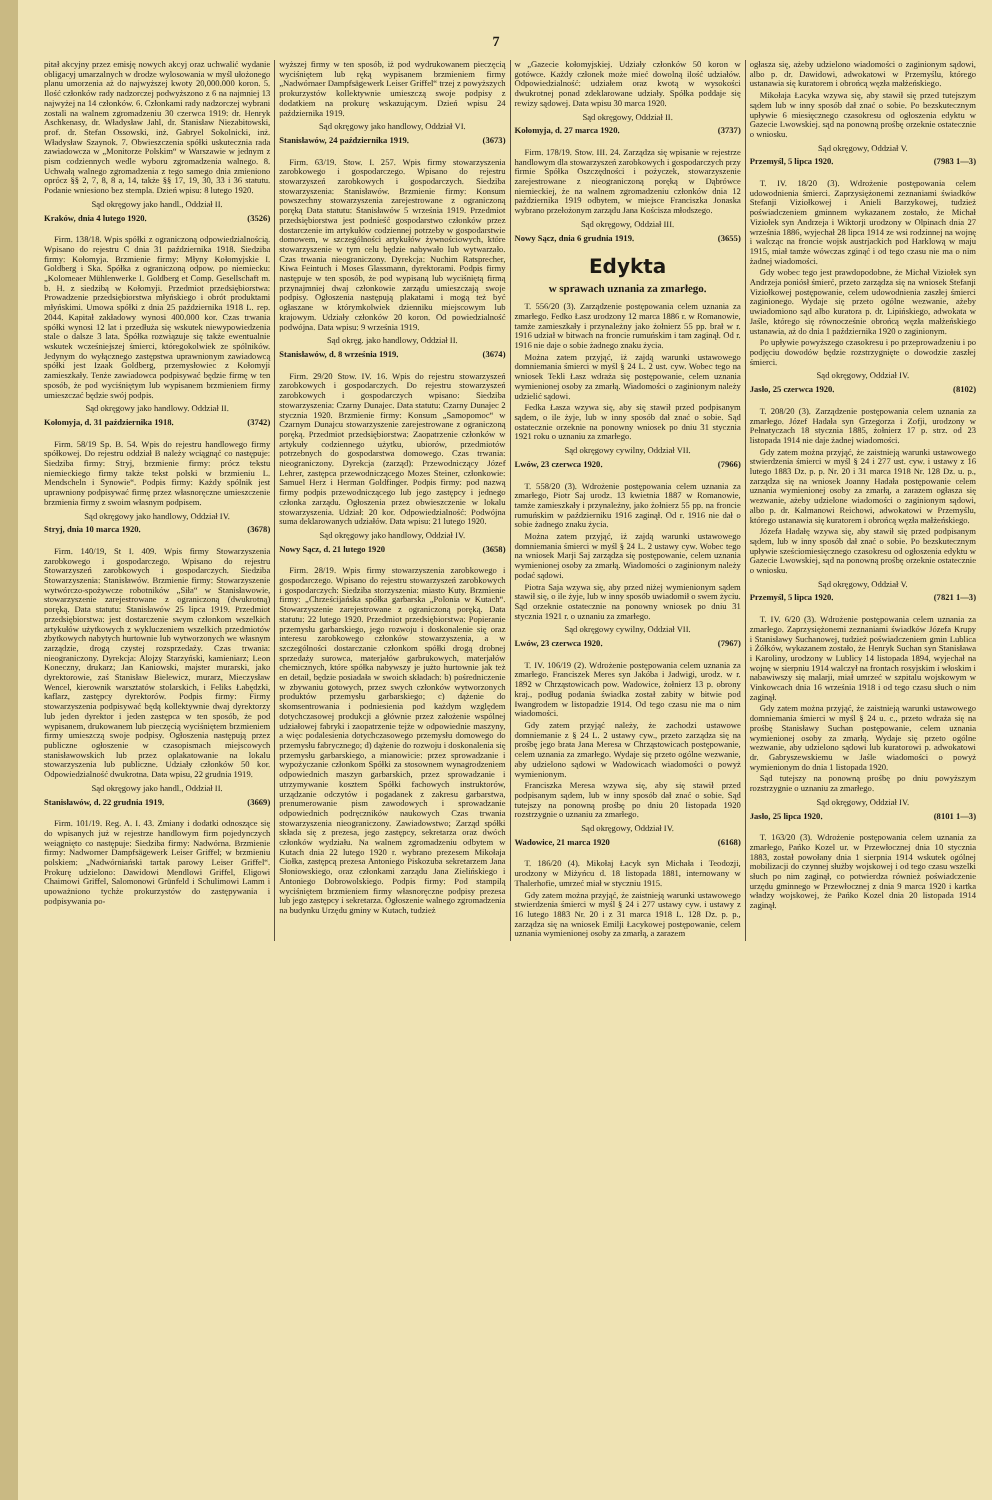7
pitał akcyjny przez emisję nowych akcyj oraz uchwalić wydanie obligacyj umarzalnych w drodze wylosowania w myśl ułożonego planu umorzenia aż do najwyższej kwoty 20,000.000 koron. 5. Ilość członków rady nadzorczej podwyższono z 6 na najmniej 13 najwyżej na 14 członków. 6. Członkami rady nadzorczej wybrani zostali na walnem zgromadzeniu 30 czerwca 1919: dr. Henryk Aschkenasy, dr. Władysław Jahl, dr. Stanisław Niezabitowski, prof. dr. Stefan Ossowski, inż. Gabryel Sokolnicki, inż. Władysław Szaynok. 7. Obwieszczenia spółki uskutecznia rada zawiadowcza w „Monitorze Polskim“ w Warszawie w jednym z pism codziennych wedle wyboru zgromadzenia walnego. 8. Uchwałą walnego zgromadzenia z tego samego dnia zmieniono oprócz §§ 2, 7, 8, 8 a, 14, także §§ 17, 19, 30, 33 i 36 statutu. Podanie wniesiono bez stempla. Dzień wpisu: 8 lutego 1920.
Sąd okręgowy jako handl., Oddział II.
Kraków, dnia 4 lutego 1920. (3526)
Firm. 138/18. Wpis spółki z ograniczoną odpowiedzialnością. Wpisano do rejestru C dnia 31 października 1918. Siedziba firmy: Kołomyja. Brzmienie firmy: Młyny Kołomyjskie I. Goldberg i Ska. Spółka z ograniczoną odpow. po niemiecku: „Kolomeaer Mühlenwerke I. Goldberg et Comp. Gesellschaft m. b. H. z siedzibą w Kołomyji. Przedmiot przedsiębiorstwa: Prowadzenie przedsiębiorstwa młyńskiego i obrót produktami młyńskimi. Umowa spółki z dnia 25 października 1918 L. rep. 2044. Kapitał zakładowy wynosi 400.000 kor. Czas trwania spółki wynosi 12 lat i przedłuża się wskutek niewypowiedzenia stale o dalsze 3 lata. Spółka rozwiązuje się także ewentualnie wskutek wcześniejszej śmierci, któregokolwiek ze spólników. Jedynym do wyłącznego zastępstwa uprawnionym zawiadowcą spółki jest Izaak Goldberg, przemysłowiec z Kołomyji zamieszkały. Tenże zawiadowca podpisywać będzie firmę w ten sposób, że pod wyciśniętym lub wypisanem brzmieniem firmy umieszczać będzie swój podpis.
Sąd okręgowy jako handlowy. Oddział II.
Kołomyja, d. 31 października 1918. (3742)
Firm. 58/19 Sp. B. 54. Wpis do rejestru handlowego firmy spółkowej. Do rejestru oddział B należy wciągnąć co następuje: Siedziba firmy: Stryj, brzmienie firmy: prócz tekstu niemieckiego firmy także tekst polski w brzmieniu L. Mendscheln i Synowie“. Podpis firmy: Każdy spólnik jest uprawniony podpisywać firmę przez własnoręczne umieszczenie brzmienia firmy z swoim własnym podpisem.
Sąd okręgowy jako handlowy, Oddział IV.
Stryj, dnia 10 marca 1920. (3678)
Firm. 140/19, St I. 409. Wpis firmy Stowarzyszenia zarobkowego i gospodarczego. Wpisano do rejestru Stowarzyszeń zarobkowych i gospodarczych. Siedziba Stowarzyszenia: Stanisławów. Brzmienie firmy: Stowarzyszenie wytwórczo-spożywcze robotników „Siła“ w Stanisławowie, stowarzyszenie zarejestrowane z ograniczoną (dwukrotną) poręką. Data statutu: Stanisławów 25 lipca 1919. Przedmiot przedsiębiorstwa: jest dostarczenie swym członkom wszelkich artykułów użytkowych z wykluczeniem wszelkich przedmiotów zbytkowych nabytych hurtownie lub wytworzonych we własnym zarządzie, drogą czystej rozsprzedaży. Czas trwania: nieograniczony. Dyrekcja: Alojzy Starzyński, kamieniarz; Leon Koneczny, drukarz; Jan Kaniowski, majster murarski, jako dyrektorowie, zaś Stanisław Bielewicz, murarz, Mieczysław Wencel, kierownik warsztatów stolarskich, i Feliks Łabędzki, kaflarz, zastępcy dyrektorów. Podpis firmy: Firmy stowarzyszenia podpisywać będą kollektywnie dwaj dyrektorzy lub jeden dyrektor i jeden zastępca w ten sposób, że pod wypisanem, drukowanem lub pieczęcią wyciśniętem brzmieniem firmy umieszczą swoje podpisy. Ogłoszenia następują przez publiczne ogłoszenie w czasopismach miejscowych stanisławowskich lub przez oplakatowanie na lokalu stowarzyszenia lub publiczne. Udziały członków 50 kor. Odpowiedzialność dwukrotna. Data wpisu, 22 grudnia 1919.
Sąd okręgowy jako handl., Oddział II.
Stanisławów, d. 22 grudnia 1919. (3669)
Firm. 101/19. Reg. A. I. 43. Zmiany i dodatki odnoszące się do wpisanych już w rejestrze handlowym firm pojedynczych weiągnięto co następuje: Siedziba firmy: Nadwórna. Brzmienie firmy: Nadworner Dampfsägewerk Leiser Griffel; w brzmieniu polskiem: „Nadwórniański tartak parowy Leiser Griffel“. Prokurę udzielono: Dawidowi Mendlowi Griffel, Eligowi Chaimowi Griffel, Salomonowi Grünfeld i Schulimowi Lamm i upoważniono tychże prokurzystów do zastępywania i podpisywania po-
wyższej firmy w ten sposób, iż pod wydrukowanem pieczęcią wyciśniętem lub ręką wypisanem brzmieniem firmy „Nadwórnaer Dampfsägewerk Leiser Griffel“ trzej z powyższych prokurzystów kollektywnie umieszczą swoje podpisy z dodatkiem na prokurę wskazującym. Dzień wpisu 24 października 1919.
Sąd okręgowy jako handlowy, Oddział VI.
Stanisławów, 24 października 1919. (3673)
Firm. 63/19. Stow. I. 257. Wpis firmy stowarzyszenia zarobkowego i gospodarczego. Wpisano do rejestru stowarzyszeń zarobkowych i gospodarczych. Siedziba stowarzyszenia: Stanisławów. Brzmienie firmy: Konsum powszechny stowarzyszenia zarejestrowane z ograniczoną poręką Data statutu: Stanisławów 5 września 1919. Przedmiot przedsiębiorstwa jest podnieść gospodarstwo członków przez dostarczenie im artykułów codziennej potrzeby w gospodarstwie domowem, w szczególności artykułów żywnościowych, które stowarzyszenie w tym celu będzie nabywało lub wytwarzało. Czas trwania nieograniczony. Dyrekcja: Nuchim Ratsprecher, Kiwa Feintuch i Moses Glassmann, dyrektorami. Podpis firmy następuje w ten sposób, że pod wypisaną lub wyciśniętą firmą przynajmniej dwaj członkowie zarządu umieszczają swoje podpisy. Ogłoszenia następują plakatami i mogą też być ogłaszane w którymkolwiek dzienniku miejscowym lub krajowym. Udziały członków 20 koron. Od powiedzialność podwójna. Data wpisu: 9 września 1919.
Sąd okręg. jako handlowy, Oddział II.
Stanisławów, d. 8 września 1919. (3674)
Firm. 29/20 Stow. IV. 16. Wpis do rejestru stowarzyszeń zarobkowych i gospodarczych. Do rejestru stowarzyszeń zarobkowych i gospodarczych wpisano: Siedziba stowarzyszenia: Czarny Dunajec. Data statutu: Czarny Dunajec 2 stycznia 1920. Brzmienie firmy: Konsum „Samopomoc“ w Czarnym Dunajcu stowarzyszenie zarejestrowane z ograniczoną poręką. Przedmiot przedsiębiorstwa: Zaopatrzenie członków w artykuły codziennego użytku, ubiorów, przedmiotów potrzebnych do gospodarstwa domowego. Czas trwania: nieograniczony. Dyrekcja (zarząd): Przewodniczący Józef Lehrer, zastępca przewodniczącego Mozes Steiner, członkowie: Samuel Herz i Herman Goldfinger. Podpis firmy: pod nazwą firmy podpis przewodniczącego lub jego zastępcy i jednego członka zarządu. Ogłoszenia przez obwieszczenie w lokalu stowarzyszenia. Udział: 20 kor. Odpowiedzialność: Podwójna suma deklarowanych udziałów. Data wpisu: 21 lutego 1920.
Sąd okręgowy jako handlowy, Oddział IV.
Nowy Sącz, d. 21 lutego 1920 (3658)
Firm. 28/19. Wpis firmy stowarzyszenia zarobkowego i gospodarczego. Wpisano do rejestru stowarzyszeń zarobkowych i gospodarczych: Siedziba storzyszenia: miasto Kuty. Brzmienie firmy: „Chrześcijańska spółka garbarska „Polonia w Kutach“. Stowarzyszenie zarejestrowane z ograniczoną poręką. Data statutu: 22 lutego 1920. Przedmiot przedsiębiorstwa: Popieranie przemysłu garbarskiego, jego rozwoju i doskonalenie się oraz interesu zarobkowego członków stowarzyszenia, a w szczególności dostarczanie członkom spółki drogą drobnej sprzedaży surowca, materjałów garbrukowych, materjałów chemicznych, które spółka nabywszy je jużto hurtownie jak też en detail, będzie posiadała w swoich składach: b) pośredniczenie w zbywaniu gotowych, przez swych członków wytworzonych produktów przemysłu garbarskiego; c) dążenie do skomsentrowania i podniesienia pod każdym względem dotychczasowej produkcji a głównie przez założenie wspólnej udziałowej fabryki i zaopatrzenie tejże w odpowiednie maszyny, a więc podalesienia dotychczasowego przemysłu domowego do przemysłu fabrycznego; d) dążenie do rozwoju i doskonalenia się przemysłu garbarskiego, a mianowicie: przez sprowadzanie i wypożyczanie członkom Spółki za stosownem wynagrodzeniem odpowiednich maszyn garbarskich, przez sprowadzanie i utrzymywanie kosztem Spółki fachowych instruktorów, urządzanie odczytów i pogadanek z zakresu garbarstwa, prenumerowanie pism zawodowych i sprowadzanie odpowiednich podręczników naukowych Czas trwania stowarzyszenia nieograniczony. Zawiadowstwo; Zarząd spółki składa się z prezesa, jego zastępcy, sekretarza oraz dwóch członków wydziału. Na walnem zgromadzeniu odbytem w Kutach dnia 22 lutego 1920 r. wybrano prezesem Mikołaja Ciołka, zastępcą prezesa Antoniego Piskozuba sekretarzem Jana Słoniowskiego, oraz członkami zarządu Jana Zielińskiego i Antoniego Dobrowolskiego. Podpis firmy: Pod stampilą wyciśniętem brzmieniem firmy własnoręczne podpisy prezesa lub jego zastępcy i sekretarza. Ogłoszenie walnego zgromadzenia na budynku Urzędu gminy w Kutach, tudzież
w „Gazecie kołomyjskiej. Udziały członków 50 koron w gotówce. Każdy członek może mieć dowolną ilość udziałów. Odpowiedzialność: udziałem oraz kwotą w wysokości dwukrotnej ponad zdeklarowane udziały. Spółka poddaje się rewizy sądowej. Data wpisu 30 marca 1920.
Sąd okręgowy, Oddział II.
Kołomyja, d. 27 marca 1920. (3737)
Firm. 178/19. Stow. III. 24. Zarządza się wpisanie w rejestrze handlowym dla stowarzyszeń zarobkowych i gospodarczych przy firmie Spółka Oszczędności i pożyczek, stowarzyszenie zarejestrowane z nieograniczoną poręką w Dąbrówce niemieckiej, że na walnem zgromadzeniu członków dnia 12 października 1919 odbytem, w miejsce Franciszka Jonaska wybrano przełożonym zarządu Jana Kościsza młodszego.
Sąd okręgowy, Oddział III.
Nowy Sącz, dnia 6 grudnia 1919. (3655)
Edykta
w sprawach uznania za zmarłego.
T. 556/20 (3). Zarządzenie postępowania celem uznania za zmarłego. Fedko Łasz urodzony 12 marca 1886 r. w Romanowie, tamże zamieszkały i przynależny jako żołnierz 55 pp. brał w r. 1916 udział w bitwach na froncie rumuńskim i tam zaginął. Od r. 1916 nie daje o sobie żadnego znaku życia.
Można zatem przyjąć, iż zajdą warunki ustawowego domniemania śmierci w myśl § 24 L. 2 ust. cyw. Wobec tego na wniosek Tekli Łasz wdraża się postępowanie, celem uznania wymienionej osoby za zmarłą. Wiadomości o zaginionym należy udzielić sądowi.
Fedka Łasza wzywa się, aby się stawił przed podpisanym sądem, o ile żyje, lub w inny sposób dał znać o sobie. Sąd ostatecznie orzeknie na ponowny wniosek po dniu 31 stycznia 1921 roku o uznaniu za zmarłego.
Sąd okręgowy cywilny, Oddział VII.
Lwów, 23 czerwca 1920. (7966)
T. 558/20 (3). Wdrożenie postępowania celem uznania za zmarłego, Piotr Saj urodz. 13 kwietnia 1887 w Romanowie, tamże zamieszkały i przynależny, jako żołnierz 55 pp. na froncie rumuńskim w październiku 1916 zaginął. Od r. 1916 nie dał o sobie żadnego znaku życia.
Można zatem przyjąć, iż zajdą warunki ustawowego domniemania śmierci w myśl § 24 L. 2 ustawy cyw. Wobec tego na wniosek Marji Saj zarządza się postępowanie, celem uznania wymienionej osoby za zmarłą. Wiadomości o zaginionym należy podać sądowi.
Piotra Saja wzywa się, aby przed niżej wymienionym sądem stawił się, o ile żyje, lub w inny sposób uwiadomił o swem życiu. Sąd orzeknie ostatecznie na ponowny wniosek po dniu 31 stycznia 1921 r. o uznaniu za zmarłego.
Sąd okręgowy cywilny, Oddział VII.
Lwów, 23 czerwca 1920. (7967)
T. IV. 106/19 (2). Wdrożenie postępowania celem uznania za zmarłego. Franciszek Meres syn Jakóba i Jadwigi, urodz. w r. 1892 w Chrząstowicach pow. Wadowice, żołnierz 13 p. obrony kraj., podług podania świadka został zabity w bitwie pod Iwangrodem w listopadzie 1914. Od tego czasu nie ma o nim wiadomości.
Gdy zatem przyjąć należy, że zachodzi ustawowe domniemanie z § 24 L. 2 ustawy cyw., przeto zarządza się na prośbę jego brata Jana Meresa w Chrząstowicach postępowanie, celem uznania za zmarłego. Wydaje się przeto ogólne wezwanie, aby udzielono sądowi w Wadowicach wiadomości o powyż wymienionym.
Franciszka Meresa wzywa się, aby się stawił przed podpisanym sądem, lub w inny sposób dał znać o sobie. Sąd tutejszy na ponowną prośbę po dniu 20 listopada 1920 rozstrzygnie o uznaniu za zmarłego.
Sąd okręgowy, Oddział IV.
Wadowice, 21 marca 1920 (6168)
T. 186/20 (4). Mikołaj Łacyk syn Michała i Teodozji, urodzony w Miżyńcu d. 18 listopada 1881, internowany w Thalerhofie, umrzeć miał w styczniu 1915.
Gdy zatem można przyjąć, że zaistnieją warunki ustawowego stwierdzenia śmierci w myśl § 24 i 277 ustawy cyw. i ustawy z 16 lutego 1883 Nr. 20 i z 31 marca 1918 L. 128 Dz. p. p., zarządza się na wniosek Emilji Łacykowej postępowanie, celem uznania wymienionej osoby za zmarłą, a zarazem
ogłasza się, ażeby udzielono wiadomości o zaginionym sądowi, albo p. dr. Dawidowi, adwokatowi w Przemyślu, którego ustanawia się kuratorem i obrońcą węzła małżeńskiego.
Mikołaja Łacyka wzywa się, aby stawił się przed tutejszym sądem lub w inny sposób dał znać o sobie. Po bezskutecznym upływie 6 miesięcznego czasokresu od ogłoszenia edyktu w Gazecie Lwowskiej. sąd na ponowną prośbę orzeknie ostatecznie o wniosku.
Sąd okręgowy, Oddział V.
Przemyśl, 5 lipca 1920. (7983 1—3)
T. IV. 18/20 (3). Wdrożenie postępowania celem udowodnienia śmierci. Zaprzysiężonemi zeznaniami świadków Stefanji Viziołkowej i Anieli Barzykowej, tudzież poświadczeniem gminnem wykazanem zostało, że Michał Viziołek syn Andrzeja i Wiktorji urodzony w Olpinach dnia 27 września 1886, wyjechał 28 lipca 1914 ze wsi rodzinnej na wojnę i walcząc na froncie wojsk austrjackich pod Harklową w maju 1915, miał tamże wówczas zginąć i od tego czasu nie ma o nim żadnej wiadomości.
Gdy wobec tego jest prawdopodobne, że Michał Viziołek syn Andrzeja poniósł śmierć, przeto zarządza się na wniosek Stefanji Viziołkowej postępowanie, celem udowodnienia zaszłej śmierci zaginionego. Wydaje się przeto ogólne wezwanie, ażeby uwiadomiono sąd albo kuratora p. dr. Lipińskiego, adwokata w Jaśle, którego się równocześnie obrońcą węzła małżeńskiego ustanawia, aż do dnia 1 października 1920 o zaginionym.
Po upływie powyższego czasokresu i po przeprowadzeniu i po podjęciu dowodów będzie rozstrzygnięte o dowodzie zaszłej śmierci.
Sąd okręgowy, Oddział IV.
Jasło, 25 czerwca 1920. (8102)
T. 208/20 (3). Zarządzenie postępowania celem uznania za zmarłego. Józef Hadała syn Grzegorza i Zofji, urodzony w Pełnatyczach 18 stycznia 1885, żołnierz 17 p. strz. od 23 listopada 1914 nie daje żadnej wiadomości.
Gdy zatem można przyjąć, że zaistnieją warunki ustawowego stwierdzenia śmierci w myśl § 24 i 277 ust. cyw. i ustawy z 16 lutego 1883 Dz. p. p. Nr. 20 i 31 marca 1918 Nr. 128 Dz. u. p., zarządza się na wniosek Joanny Hadała postępowanie celem uznania wymienionej osoby za zmarłą, a zarazem ogłasza się wezwanie, ażeby udzielone wiadomości o zaginionym sądowi, albo p. dr. Kalmanowi Reichowi, adwokatowi w Przemyślu, którego ustanawia się kuratorem i obrońcą węzła małżeńskiego.
Józefa Hadałę wzywa się, aby stawił się przed podpisanym sądem, lub w inny sposób dał znać o sobie. Po bezskutecznym upływie sześciomiesięcznego czasokresu od ogłoszenia edyktu w Gazecie Lwowskiej, sąd na ponowną prośbę orzeknie ostatecznie o wniosku.
Sąd okręgowy, Oddział V.
Przemyśl, 5 lipca 1920. (7821 1—3)
T. IV. 6/20 (3). Wdrożenie postępowania celem uznania za zmarłego. Zaprzysiężonemi zeznaniami świadków Józefa Krupy i Stanisławy Suchanowej, tudzież poświadczeniem gmin Lublica i Żółków, wykazanem zostało, że Henryk Suchan syn Stanisława i Karoliny, urodzony w Lublicy 14 listopada 1894, wyjechał na wojnę w sierpniu 1914 walczył na frontach rosyjskim i włoskim i nabawiwszy się malarji, miał umrzeć w szpitalu wojskowym w Vinkowcach dnia 16 września 1918 i od tego czasu słuch o nim zaginął.
Gdy zatem można przyjąć, że zaistnieją warunki ustawowego domniemania śmierci w myśl § 24 u. c., przeto wdraża się na prośbę Stanisławy Suchan postępowanie, celem uznania wymienionej osoby za zmarłą. Wydaje się przeto ogólne wezwanie, aby udzielono sądowi lub kuratorowi p. adwokatowi dr. Gabryszewskiemu w Jaśle wiadomości o powyż wymienionym do dnia 1 listopada 1920.
Sąd tutejszy na ponowną prośbę po dniu powyższym rozstrzygnie o uznaniu za zmarłego.
Sąd okręgowy, Oddział IV.
Jasło, 25 lipca 1920. (8101 1—3)
T. 163/20 (3). Wdrożenie postępowania celem uznania za zmarłego, Pańko Kozel ur. w Przewłocznej dnia 10 stycznia 1883, został powołany dnia 1 sierpnia 1914 wskutek ogólnej mobilizacji do czynnej służby wojskowej i od tego czasu wszelki słuch po nim zaginął, co potwierdza również poświadczenie urzędu gminnego w Przewłocznej z dnia 9 marca 1920 i kartka władzy wojskowej, że Pańko Kozel dnia 20 listopada 1914 zaginął.